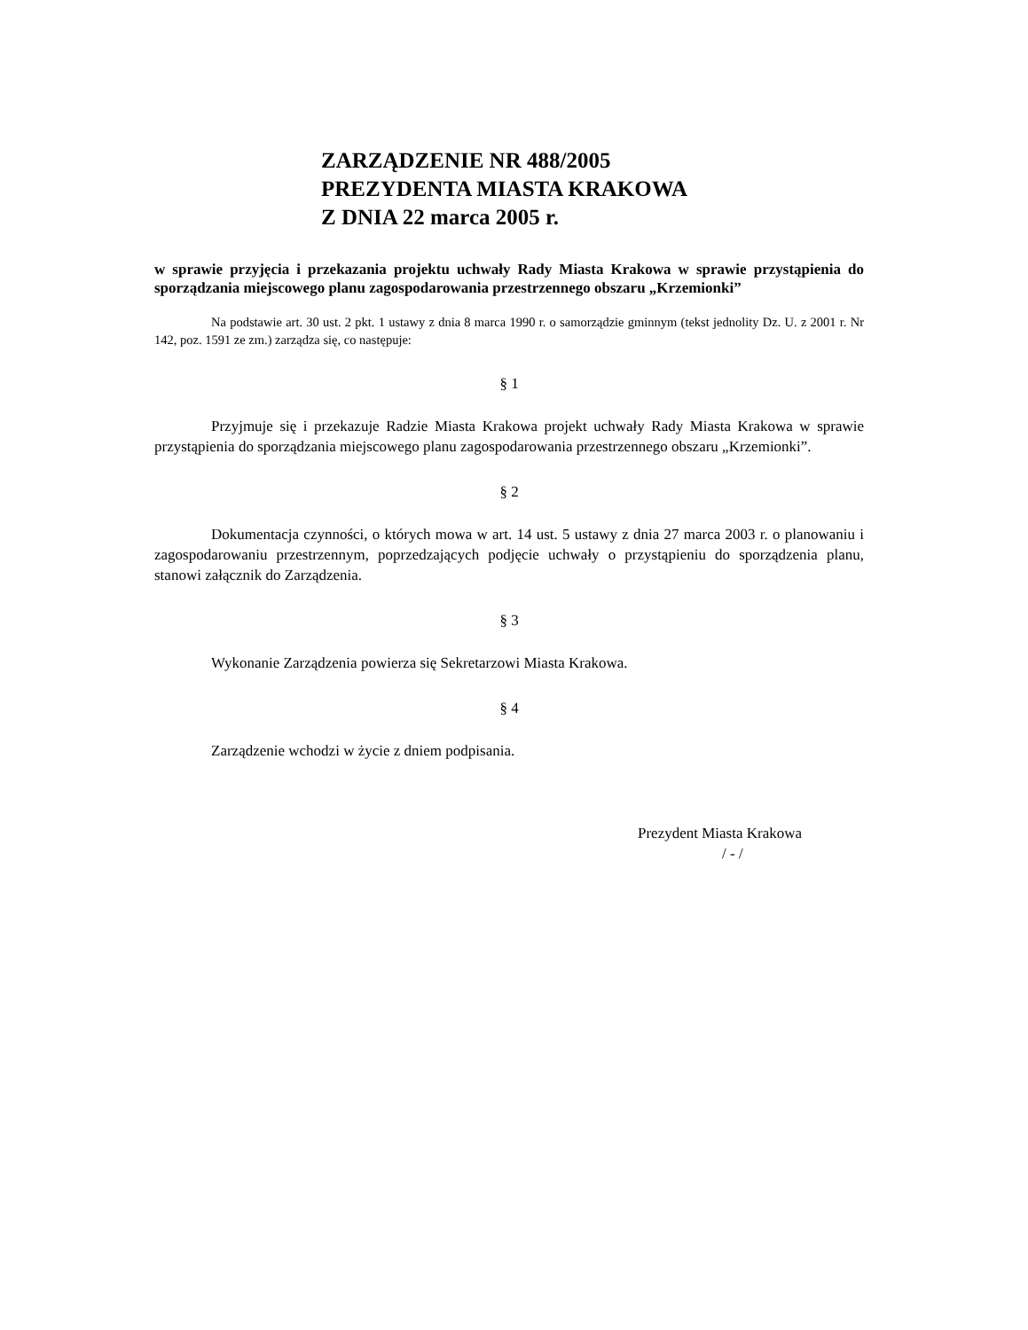ZARZĄDZENIE NR 488/2005
PREZYDENTA MIASTA KRAKOWA
Z DNIA 22 marca 2005 r.
w sprawie przyjęcia i przekazania projektu uchwały Rady Miasta Krakowa w sprawie przystąpienia do sporządzania miejscowego planu zagospodarowania przestrzennego obszaru „Krzemionki”
Na podstawie art. 30 ust. 2 pkt. 1 ustawy z dnia 8 marca 1990 r. o samorządzie gminnym (tekst jednolity Dz. U. z 2001 r. Nr 142, poz. 1591 ze zm.) zarządza się, co następuje:
§ 1
Przyjmuje się i przekazuje Radzie Miasta Krakowa projekt uchwały Rady Miasta Krakowa w sprawie przystąpienia do sporządzania miejscowego planu zagospodarowania przestrzennego obszaru „Krzemionki”.
§ 2
Dokumentacja czynności, o których mowa w art. 14 ust. 5 ustawy z dnia 27 marca 2003 r. o planowaniu i zagospodarowaniu przestrzennym, poprzedzających podjęcie uchwały o przystąpieniu do sporządzenia planu, stanowi załącznik do Zarządzenia.
§ 3
Wykonanie Zarządzenia powierza się Sekretarzowi Miasta Krakowa.
§ 4
Zarządzenie wchodzi w życie z dniem podpisania.
Prezydent Miasta Krakowa
/ - /